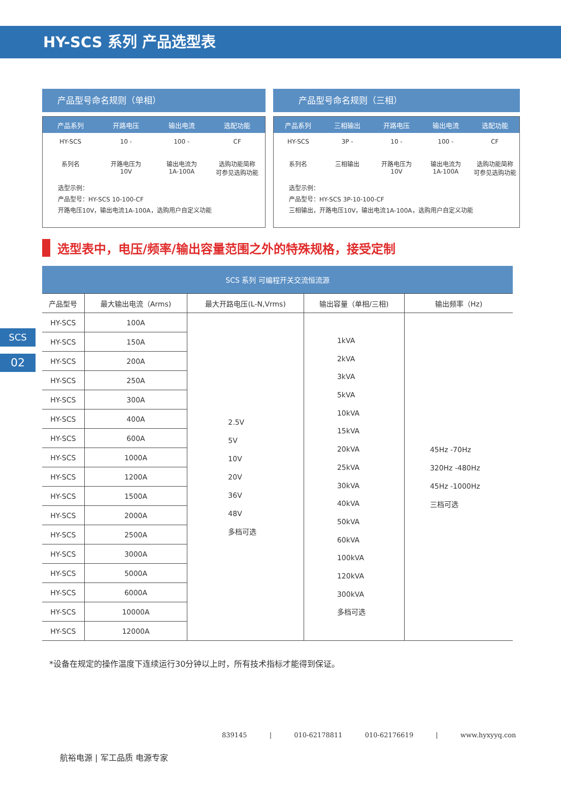HY-SCS 系列 产品选型表
SCS
02
产品型号命名规则（单相）
产品系列 开路电压 输出电流 选配功能
HY-SCS 10 - 100 - CF
系列名 开路电压为
10V 输出电流为
1A-100A 选购功能简称
可参见选购功能
选型示例：
产品型号：HY-SCS 10-100-CF
开路电压10V，输出电流1A-100A，选购用户自定义功能
产品型号命名规则（三相）
产品系列 三相输出 开路电压 输出电流 选配功能
HY-SCS 3P - 10 - 100 - CF
系列名 三相输出 开路电压为
10V 输出电流为
1A-100A 选购功能简称
可参见选购功能
选型示例：
产品型号：HY-SCS 3P-10-100-CF
三相输出，开路电压10V，输出电流1A-100A，选购用户自定义功能
选型表中，电压/频率/输出容量范围之外的特殊规格，接受定制
| SCS 系列 可编程开关交流恒流源 | | | | |
| --- | --- | --- | --- | --- |
| 产品型号 | 最大输出电流（Arms) | 最大开路电压(L-N,Vrms) | 输出容量（单相/三相) | 输出频率（Hz) |
| HY-SCS | 100A | 2.5V 5V 10V 20V 36V 48V 多档可选 | 1kVA 2kVA 3kVA 5kVA 10kVA 15kVA 20kVA 25kVA 30kVA 40kVA 50kVA 60kVA 100kVA 120kVA 300kVA 多档可选 | 45Hz -70Hz 320Hz -480Hz 45Hz -1000Hz 三档可选 |
| HY-SCS | 150A | | | |
| HY-SCS | 200A | | | |
| HY-SCS | 250A | | | |
| HY-SCS | 300A | | | |
| HY-SCS | 400A | | | |
| HY-SCS | 600A | | | |
| HY-SCS | 1000A | | | |
| HY-SCS | 1200A | | | |
| HY-SCS | 1500A | | | |
| HY-SCS | 2000A | | | |
| HY-SCS | 2500A | | | |
| HY-SCS | 3000A | | | |
| HY-SCS | 5000A | | | |
| HY-SCS | 6000A | | | |
| HY-SCS | 10000A | | | |
| HY-SCS | 12000A | | | |
*设备在规定的操作温度下连续运行30分钟以上时，所有技术指标才能得到保证。
839145 | 010-62178811 010-62176619 | www.hyxyyq.con
航裕电源 | 军工品质 电源专家